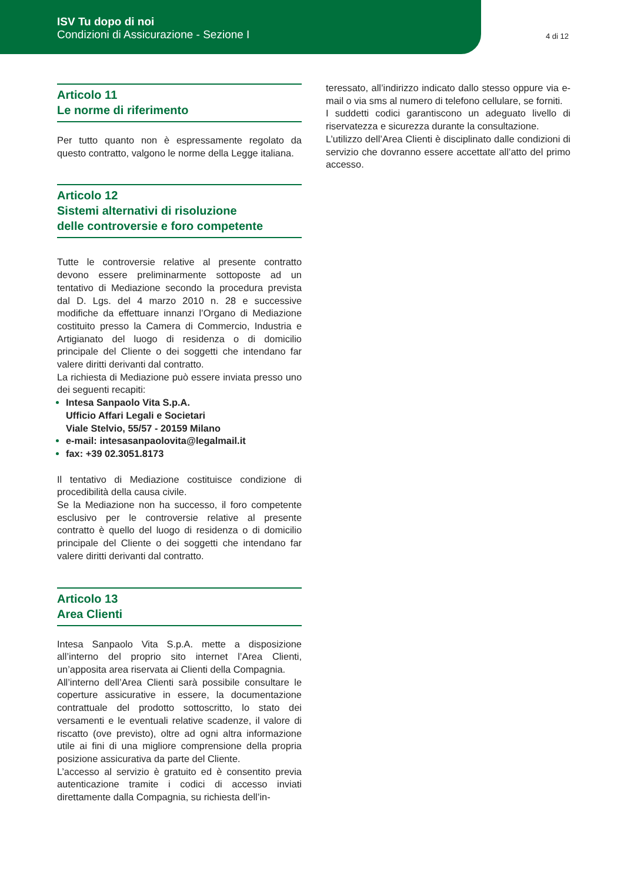ISV Tu dopo di noi
Condizioni di Assicurazione - Sezione I
4 di 12
Articolo 11
Le norme di riferimento
Per tutto quanto non è espressamente regolato da questo contratto, valgono le norme della Legge italiana.
Articolo 12
Sistemi alternativi di risoluzione
delle controversie e foro competente
Tutte le controversie relative al presente contratto devono essere preliminarmente sottoposte ad un tentativo di Mediazione secondo la procedura prevista dal D. Lgs. del 4 marzo 2010 n. 28 e successive modifiche da effettuare innanzi l’Organo di Mediazione costituito presso la Camera di Commercio, Industria e Artigianato del luogo di residenza o di domicilio principale del Cliente o dei soggetti che intendano far valere diritti derivanti dal contratto.
La richiesta di Mediazione può essere inviata presso uno dei seguenti recapiti:
Intesa Sanpaolo Vita S.p.A.
Ufficio Affari Legali e Societari
Viale Stelvio, 55/57 - 20159 Milano
e-mail: intesasanpaolovita@legalmail.it
fax: +39 02.3051.8173
Il tentativo di Mediazione costituisce condizione di procedibilità della causa civile.
Se la Mediazione non ha successo, il foro competente esclusivo per le controversie relative al presente contratto è quello del luogo di residenza o di domicilio principale del Cliente o dei soggetti che intendano far valere diritti derivanti dal contratto.
Articolo 13
Area Clienti
Intesa Sanpaolo Vita S.p.A. mette a disposizione all’interno del proprio sito internet l’Area Clienti, un’apposita area riservata ai Clienti della Compagnia.
All’interno dell’Area Clienti sarà possibile consultare le coperture assicurative in essere, la documentazione contrattuale del prodotto sottoscritto, lo stato dei versamenti e le eventuali relative scadenze, il valore di riscatto (ove previsto), oltre ad ogni altra informazione utile ai fini di una migliore comprensione della propria posizione assicurativa da parte del Cliente.
L’accesso al servizio è gratuito ed è consentito previa autenticazione tramite i codici di accesso inviati direttamente dalla Compagnia, su richiesta dell’in-
teressato, all’indirizzo indicato dallo stesso oppure via e-mail o via sms al numero di telefono cellulare, se forniti.
I suddetti codici garantiscono un adeguato livello di riservatezza e sicurezza durante la consultazione.
L’utilizzo dell’Area Clienti è disciplinato dalle condizioni di servizio che dovranno essere accettate all’atto del primo accesso.